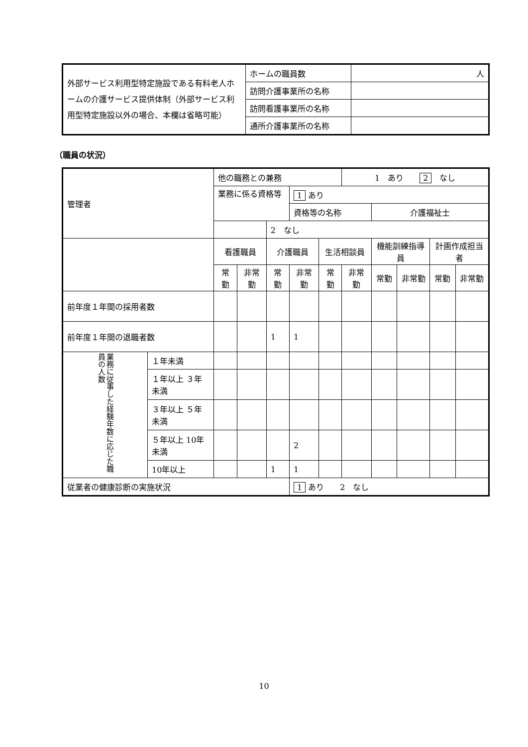| 外部サービス利用型特定施設である有料老人ホームの介護サービス提供体制（外部サービス利用型特定施設以外の場合、本欄は省略可能） | ホームの職員数 | 人 |
| | 訪問介護事業所の名称 | |
| | 訪問看護事業所の名称 | |
| | 通所介護事業所の名称 | |
（職員の状況）
| 管理者 | | 他の職務との兼務 | | | | | 1 あり 2 なし | | | | |
| | | 業務に係る資格等 | | | 1 あり | | | | | | |
| | | | | | 資格等の名称 | | | 介護福祉士 | | | |
| | | | | 2 なし | | | | | | | |
| | | 看護職員 | | 介護職員 | | 生活相談員 | | 機能訓練指導員 | | 計画作成担当者 | |
| | | 常勤 | 非常勤 | 常勤 | 非常勤 | 常勤 | 非常勤 | 常勤 | 非常勤 | 常勤 | 非常勤 |
| 前年度１年間の採用者数 | | | | | | | | | | | |
| 前年度１年間の退職者数 | | | | 1 | 1 | | | | | | |
| 業務に従事した経験年数に応じた職員の人数 | １年未満 | | | | | | | | | | |
| | １年以上 ３年未満 | | | | | | | | | | |
| | ３年以上 ５年未満 | | | | | | | | | | |
| | ５年以上 10年未満 | | | | 2 | | | | | | |
| | 10年以上 | | | 1 | 1 | | | | | | |
| 従業者の健康診断の実施状況 | | | | | 1 あり 2 なし | | | | | | |
10